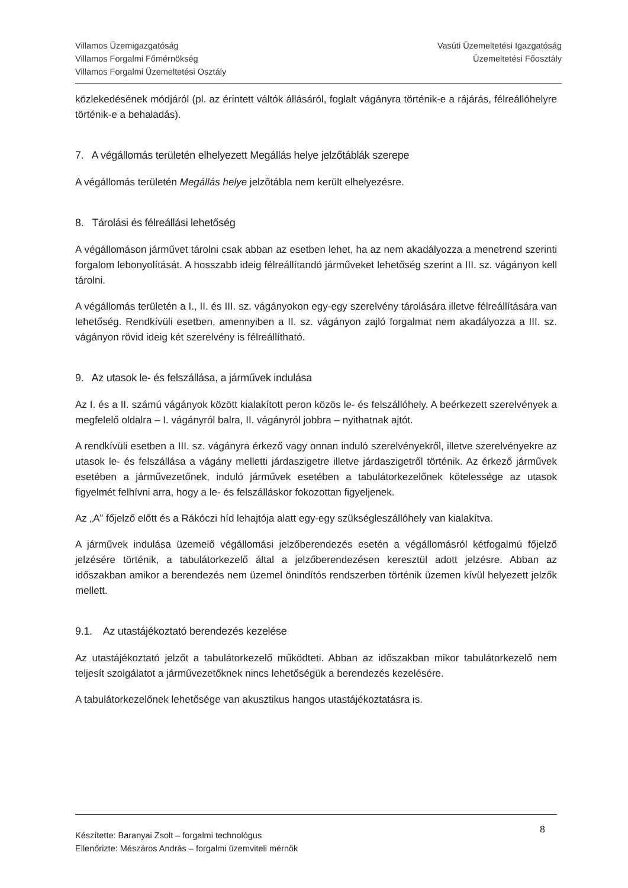Villamos Üzemigazgatóság
Villamos Forgalmi Főmérnökség
Villamos Forgalmi Üzemeltetési Osztály
Vasúti Üzemeltetési Igazgatóság
Üzemeltetési Főosztály
közlekedésének módjáról (pl. az érintett váltók állásáról, foglalt vágányra történik-e a rájárás, félreállóhelyre történik-e a behaladás).
7. A végállomás területén elhelyezett Megállás helye jelzőtáblák szerepe
A végállomás területén Megállás helye jelzőtábla nem került elhelyezésre.
8. Tárolási és félreállási lehetőség
A végállomáson járművet tárolni csak abban az esetben lehet, ha az nem akadályozza a menetrend szerinti forgalom lebonyolítását. A hosszabb ideig félreállítandó járműveket lehetőség szerint a III. sz. vágányon kell tárolni.
A végállomás területén a I., II. és III. sz. vágányokon egy-egy szerelvény tárolására illetve félreállítására van lehetőség. Rendkívüli esetben, amennyiben a II. sz. vágányon zajló forgalmat nem akadályozza a III. sz. vágányon rövid ideig két szerelvény is félreállítható.
9. Az utasok le- és felszállása, a járművek indulása
Az I. és a II. számú vágányok között kialakított peron közös le- és felszállóhely. A beérkezett szerelvények a megfelelő oldalra – I. vágányról balra, II. vágányról jobbra – nyithatnak ajtót.
A rendkívüli esetben a III. sz. vágányra érkező vagy onnan induló szerelvényekről, illetve szerelvényekre az utasok le- és felszállása a vágány melletti járdaszigetre illetve járdaszigetről történik. Az érkező járművek esetében a járművezetőnek, induló járművek esetében a tabulátorkezelőnek kötelessége az utasok figyelmét felhívni arra, hogy a le- és felszálláskor fokozottan figyeljenek.
Az „A” főjelző előtt és a Rákóczi híd lehajtója alatt egy-egy szükségleszállóhely van kialakítva.
A járművek indulása üzemelő végállomási jelzőberendezés esetén a végállomásról kétfogalmú főjelző jelzésére történik, a tabulátorkezelő által a jelzőberendezésen keresztül adott jelzésre. Abban az időszakban amikor a berendezés nem üzemel önindítós rendszerben történik üzemen kívül helyezett jelzők mellett.
9.1. Az utastájékoztató berendezés kezelése
Az utastájékoztató jelzőt a tabulátorkezelő működteti. Abban az időszakban mikor tabulátorkezelő nem teljesít szolgálatot a járművezetőknek nincs lehetőségük a berendezés kezelésére.
A tabulátorkezelőnek lehetősége van akusztikus hangos utastájékoztatásra is.
Készítette: Baranyai Zsolt – forgalmi technológus
Ellenőrizte: Mészáros András – forgalmi üzemviteli mérnök
8